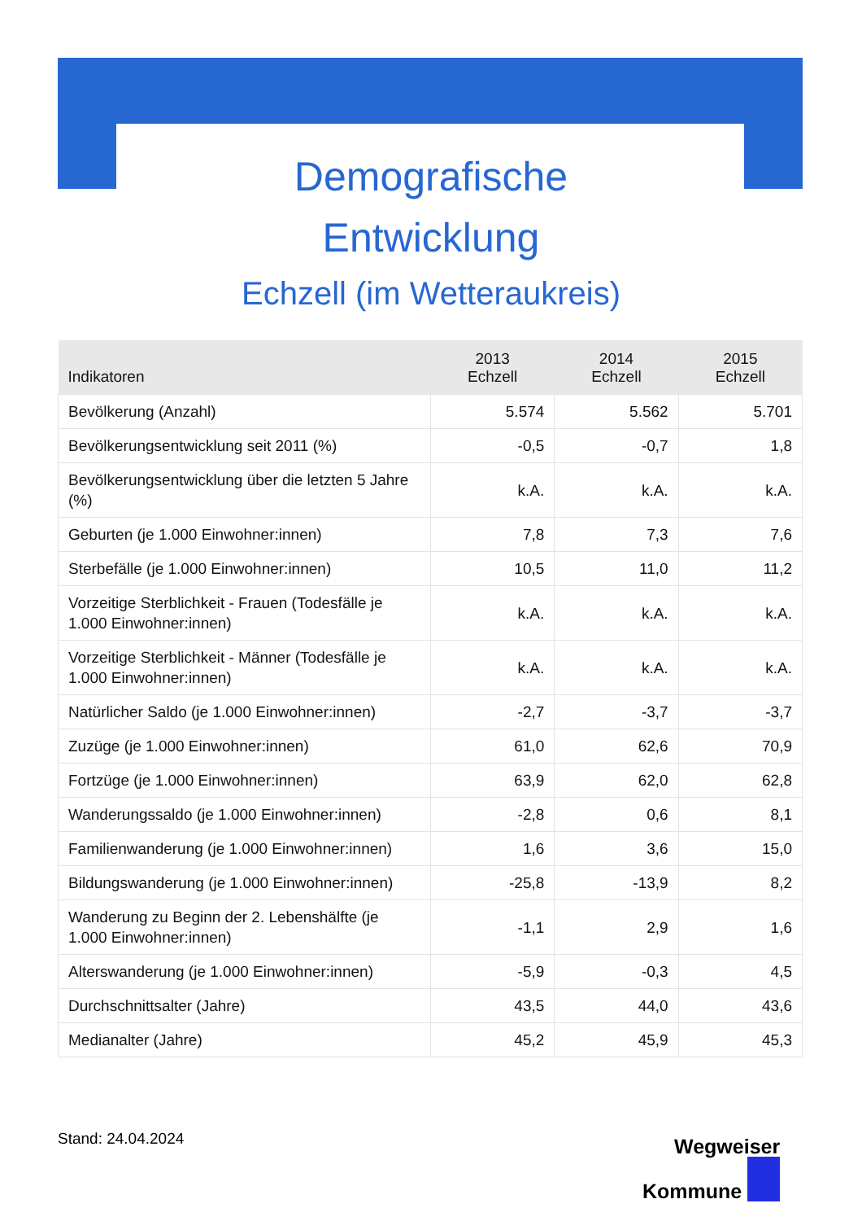Demografische
Entwicklung
Echzell (im Wetteraukreis)
| Indikatoren | 2013 Echzell | 2014 Echzell | 2015 Echzell |
| --- | --- | --- | --- |
| Bevölkerung (Anzahl) | 5.574 | 5.562 | 5.701 |
| Bevölkerungsentwicklung seit 2011 (%) | -0,5 | -0,7 | 1,8 |
| Bevölkerungsentwicklung über die letzten 5 Jahre (%) | k.A. | k.A. | k.A. |
| Geburten (je 1.000 Einwohner:innen) | 7,8 | 7,3 | 7,6 |
| Sterbefälle (je 1.000 Einwohner:innen) | 10,5 | 11,0 | 11,2 |
| Vorzeitige Sterblichkeit - Frauen (Todesfälle je 1.000 Einwohner:innen) | k.A. | k.A. | k.A. |
| Vorzeitige Sterblichkeit - Männer (Todesfälle je 1.000 Einwohner:innen) | k.A. | k.A. | k.A. |
| Natürlicher Saldo (je 1.000 Einwohner:innen) | -2,7 | -3,7 | -3,7 |
| Zuzüge (je 1.000 Einwohner:innen) | 61,0 | 62,6 | 70,9 |
| Fortzüge (je 1.000 Einwohner:innen) | 63,9 | 62,0 | 62,8 |
| Wanderungssaldo (je 1.000 Einwohner:innen) | -2,8 | 0,6 | 8,1 |
| Familienwanderung (je 1.000 Einwohner:innen) | 1,6 | 3,6 | 15,0 |
| Bildungswanderung (je 1.000 Einwohner:innen) | -25,8 | -13,9 | 8,2 |
| Wanderung zu Beginn der 2. Lebenshälfte (je 1.000 Einwohner:innen) | -1,1 | 2,9 | 1,6 |
| Alterswanderung (je 1.000 Einwohner:innen) | -5,9 | -0,3 | 4,5 |
| Durchschnittsalter (Jahre) | 43,5 | 44,0 | 43,6 |
| Medianalter (Jahre) | 45,2 | 45,9 | 45,3 |
Stand: 24.04.2024
Wegweiser
Kommune